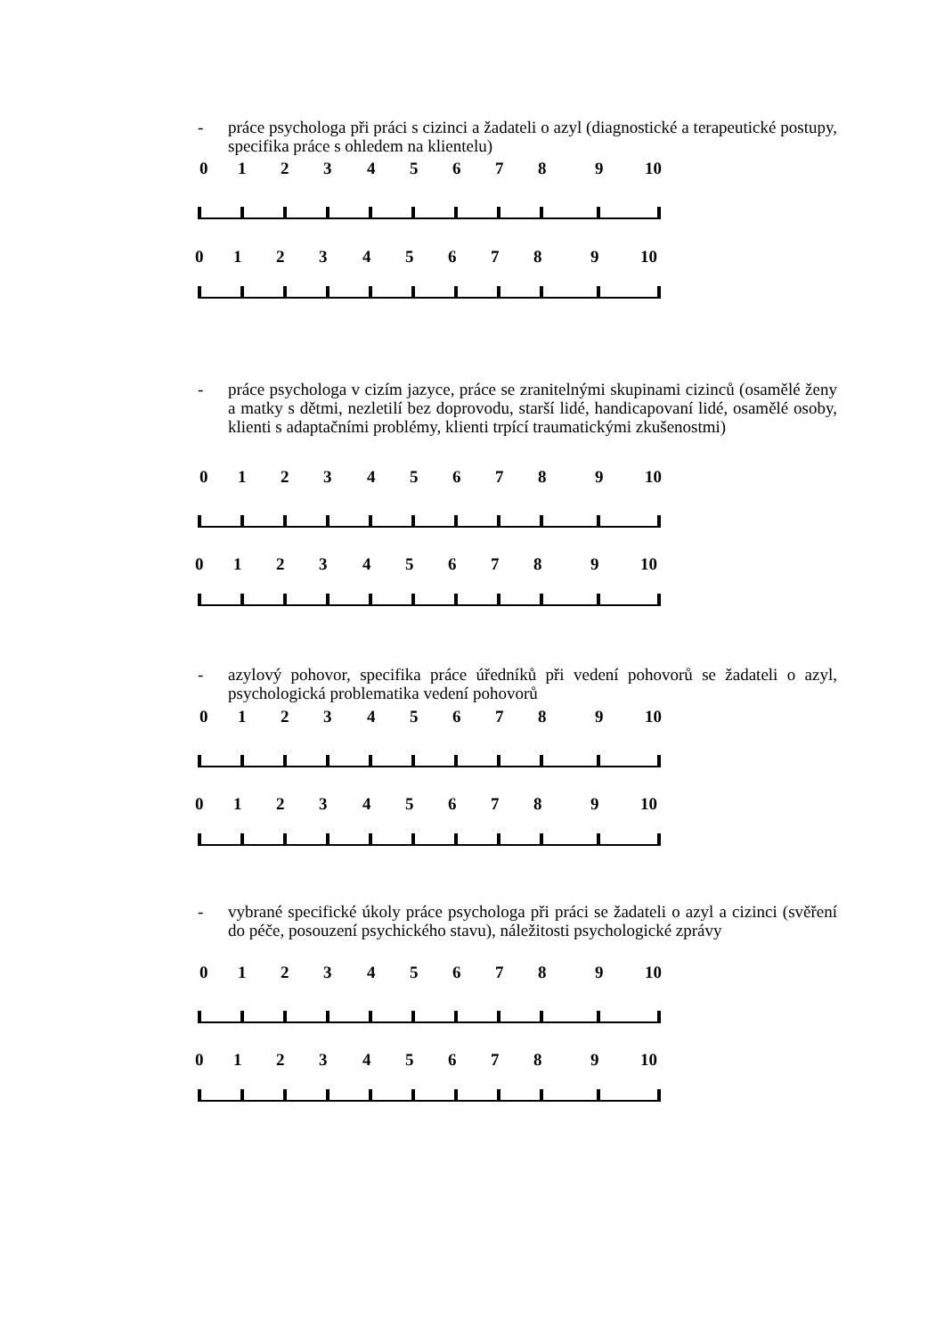-
práce psychologa při práci s cizinci a žadateli o azyl (diagnostické a terapeutické postupy, specifika práce s ohledem na klientelu)
0 1 2 3 4 5 6 7 8 9 10
0 1 2 3 4 5 6 7 8 9 10
-
práce psychologa v cizím jazyce, práce se zranitelnými skupinami cizinců (osamělé ženy a matky s dětmi, nezletilí bez doprovodu, starší lidé, handicapovaní lidé, osamělé osoby, klienti s adaptačními problémy, klienti trpící traumatickými zkušenostmi)
0 1 2 3 4 5 6 7 8 9 10
0 1 2 3 4 5 6 7 8 9 10
-
azylový pohovor, specifika práce úředníků při vedení pohovorů se žadateli o azyl, psychologická problematika vedení pohovorů
0 1 2 3 4 5 6 7 8 9 10
0 1 2 3 4 5 6 7 8 9 10
-
vybrané specifické úkoly práce psychologa při práci se žadateli o azyl a cizinci (svěření do péče, posouzení psychického stavu), náležitosti psychologické zprávy
0 1 2 3 4 5 6 7 8 9 10
0 1 2 3 4 5 6 7 8 9 10